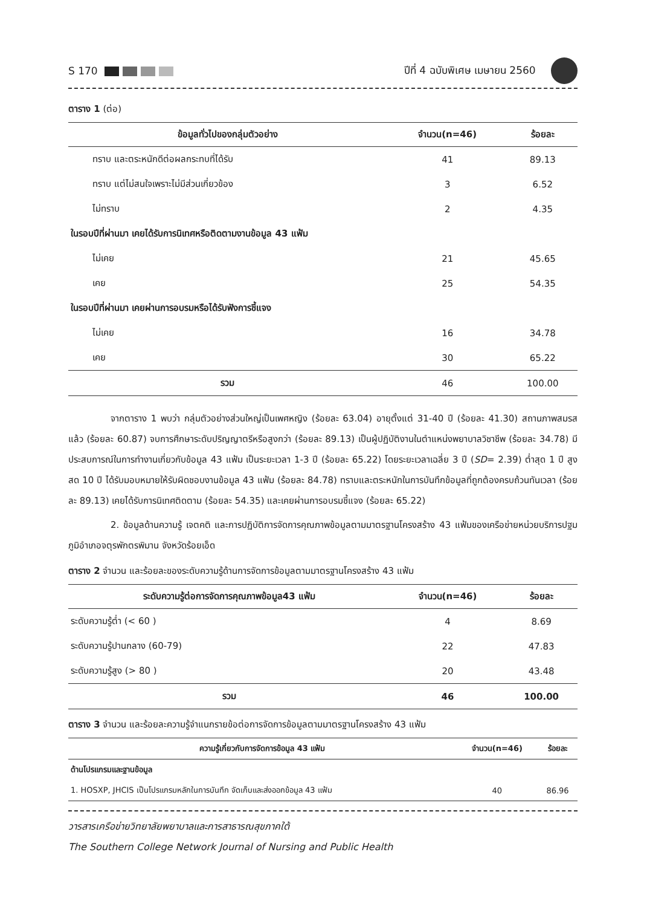S 170 ปีที่ 4 ฉบับพิเศษ เมษายน 2560
ตาราง 1 (ต่อ)
| ข้อมูลทั่วไปของกลุ่มตัวอย่าง | จำนวน(n=46) | ร้อยละ |
| --- | --- | --- |
| ทราบ และตระหนักดีต่อผลกระทบที่ได้รับ | 41 | 89.13 |
| ทราบ แต่ไม่สนใจเพราะไม่มีส่วนเกี่ยวข้อง | 3 | 6.52 |
| ไม่ทราบ | 2 | 4.35 |
| ในรอบปีที่ผ่านมา เคยได้รับการนิเทศหรือติดตามงานข้อมูล 43 แฟ้ม | | |
| ไม่เคย | 21 | 45.65 |
| เคย | 25 | 54.35 |
| ในรอบปีที่ผ่านมา เคยผ่านการอบรมหรือได้รับฟังการชี้แจง | | |
| ไม่เคย | 16 | 34.78 |
| เคย | 30 | 65.22 |
| รวม | 46 | 100.00 |
จากตาราง 1 พบว่า กลุ่มตัวอย่างส่วนใหญ่เป็นเพศหญิง (ร้อยละ 63.04) อายุตั้งแต่ 31-40 ปี (ร้อยละ 41.30) สถานภาพสมรสแล้ว (ร้อยละ 60.87) จบการศึกษาระดับปริญญาตรีหรือสูงกว่า (ร้อยละ 89.13) เป็นผู้ปฏิบัติงานในตำแหน่งพยาบาลวิชาชีพ (ร้อยละ 34.78) มีประสบการณ์ในการทำงานเกี่ยวกับข้อมูล 43 แฟ้ม เป็นระยะเวลา 1-3 ปี (ร้อยละ 65.22) โดยระยะเวลาเฉลี่ย 3 ปี (SD= 2.39) ต่ำสุด 1 ปี สูงสด 10 ปี ได้รับมอบหมายให้รับผิดชอบงานข้อมูล 43 แฟ้ม (ร้อยละ 84.78) ทราบและตระหนักในการบันทึกข้อมูลที่ถูกต้องครบถ้วนทันเวลา (ร้อยละ 89.13) เคยได้รับการนิเทศติดตาม (ร้อยละ 54.35) และเคยผ่านการอบรมชี้แจง (ร้อยละ 65.22)
2. ข้อมูลด้านความรู้ เจตคติ และการปฏิบัติการจัดการคุณภาพข้อมูลตามมาตรฐานโครงสร้าง 43 แฟ้มของเครือข่ายหน่วยบริการปฐมภูมิอำเภอจตุรพักตรพิมาน จังหวัดร้อยเอ็ด
ตาราง 2 จำนวน และร้อยละของระดับความรู้ด้านการจัดการข้อมูลตามมาตรฐานโครงสร้าง 43 แฟ้ม
| ระดับความรู้ต่อการจัดการคุณภาพข้อมูล43 แฟ้ม | จำนวน(n=46) | ร้อยละ |
| --- | --- | --- |
| ระดับความรู้ต่ำ (< 60 ) | 4 | 8.69 |
| ระดับความรู้ปานกลาง (60-79) | 22 | 47.83 |
| ระดับความรู้สูง (> 80 ) | 20 | 43.48 |
| รวม | 46 | 100.00 |
ตาราง 3 จำนวน และร้อยละความรู้จำแนกรายข้อต่อการจัดการข้อมูลตามมาตรฐานโครงสร้าง 43 แฟ้ม
| ความรู้เกี่ยวกับการจัดการข้อมูล 43 แฟ้ม | จำนวน(n=46) | ร้อยละ |
| --- | --- | --- |
| ด้านโปรแกรมและฐานข้อมูล | | |
| 1. HOSXP, JHCIS เป็นโปรแกรมหลักในการบันทึก จัดเก็บและส่งออกข้อมูล 43 แฟ้ม | 40 | 86.96 |
วารสารเครือข่ายวิทยาลัยพยาบาลและการสาธารณสุขภาคใต้
The Southern College Network Journal of Nursing and Public Health